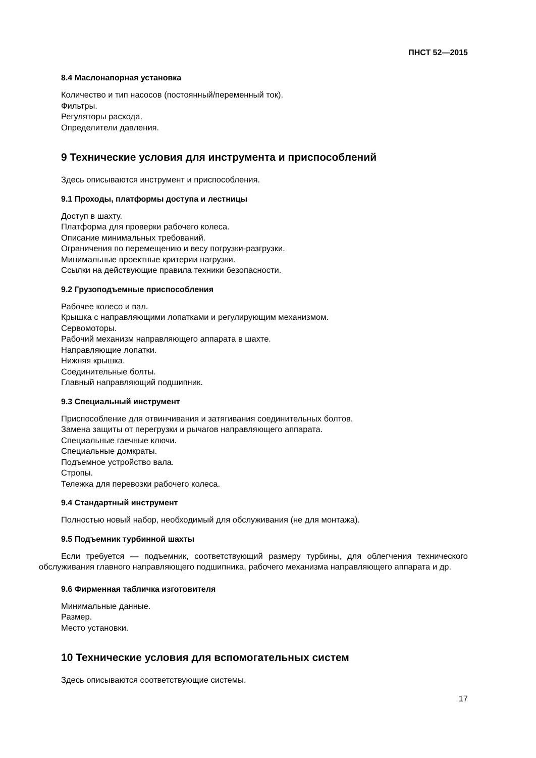ПНСТ 52—2015
8.4 Маслонапорная установка
Количество и тип насосов (постоянный/переменный ток).
Фильтры.
Регуляторы расхода.
Определители давления.
9 Технические условия для инструмента и приспособлений
Здесь описываются инструмент и приспособления.
9.1 Проходы, платформы доступа и лестницы
Доступ в шахту.
Платформа для проверки рабочего колеса.
Описание минимальных требований.
Ограничения по перемещению и весу погрузки-разгрузки.
Минимальные проектные критерии нагрузки.
Ссылки на действующие правила техники безопасности.
9.2 Грузоподъемные приспособления
Рабочее колесо и вал.
Крышка с направляющими лопатками и регулирующим механизмом.
Сервомоторы.
Рабочий механизм направляющего аппарата в шахте.
Направляющие лопатки.
Нижняя крышка.
Соединительные болты.
Главный направляющий подшипник.
9.3 Специальный инструмент
Приспособление для отвинчивания и затягивания соединительных болтов.
Замена защиты от перегрузки и рычагов направляющего аппарата.
Специальные гаечные ключи.
Специальные домкраты.
Подъемное устройство вала.
Стропы.
Тележка для перевозки рабочего колеса.
9.4 Стандартный инструмент
Полностью новый набор, необходимый для обслуживания (не для монтажа).
9.5 Подъемник турбинной шахты
Если требуется — подъемник, соответствующий размеру турбины, для облегчения технического обслуживания главного направляющего подшипника, рабочего механизма направляющего аппарата и др.
9.6 Фирменная табличка изготовителя
Минимальные данные.
Размер.
Место установки.
10 Технические условия для вспомогательных систем
Здесь описываются соответствующие системы.
17